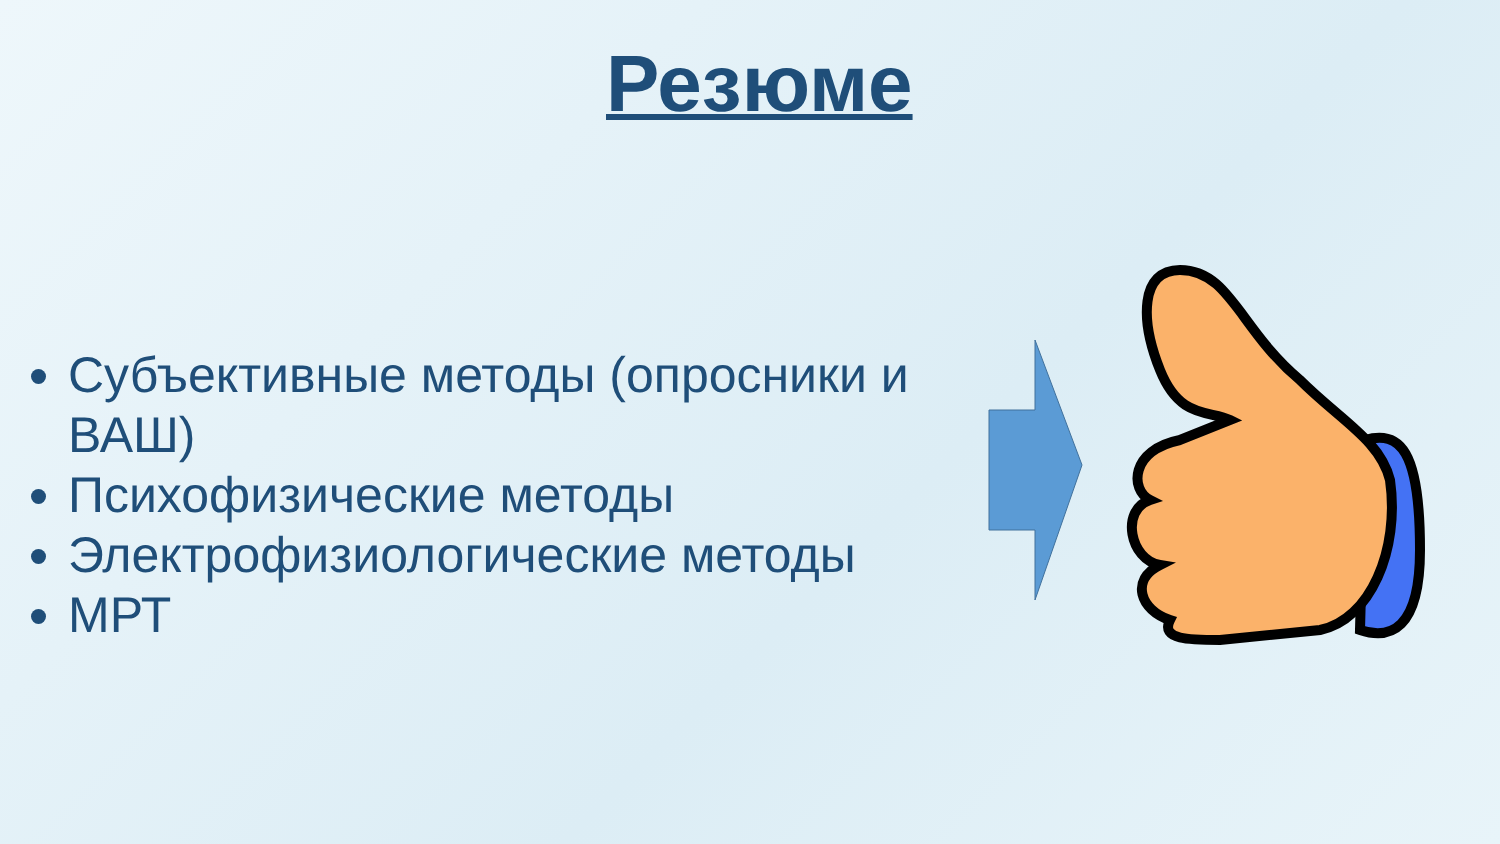Резюме
Субъективные методы (опросники и ВАШ)
Психофизические методы
Электрофизиологические методы
МРТ